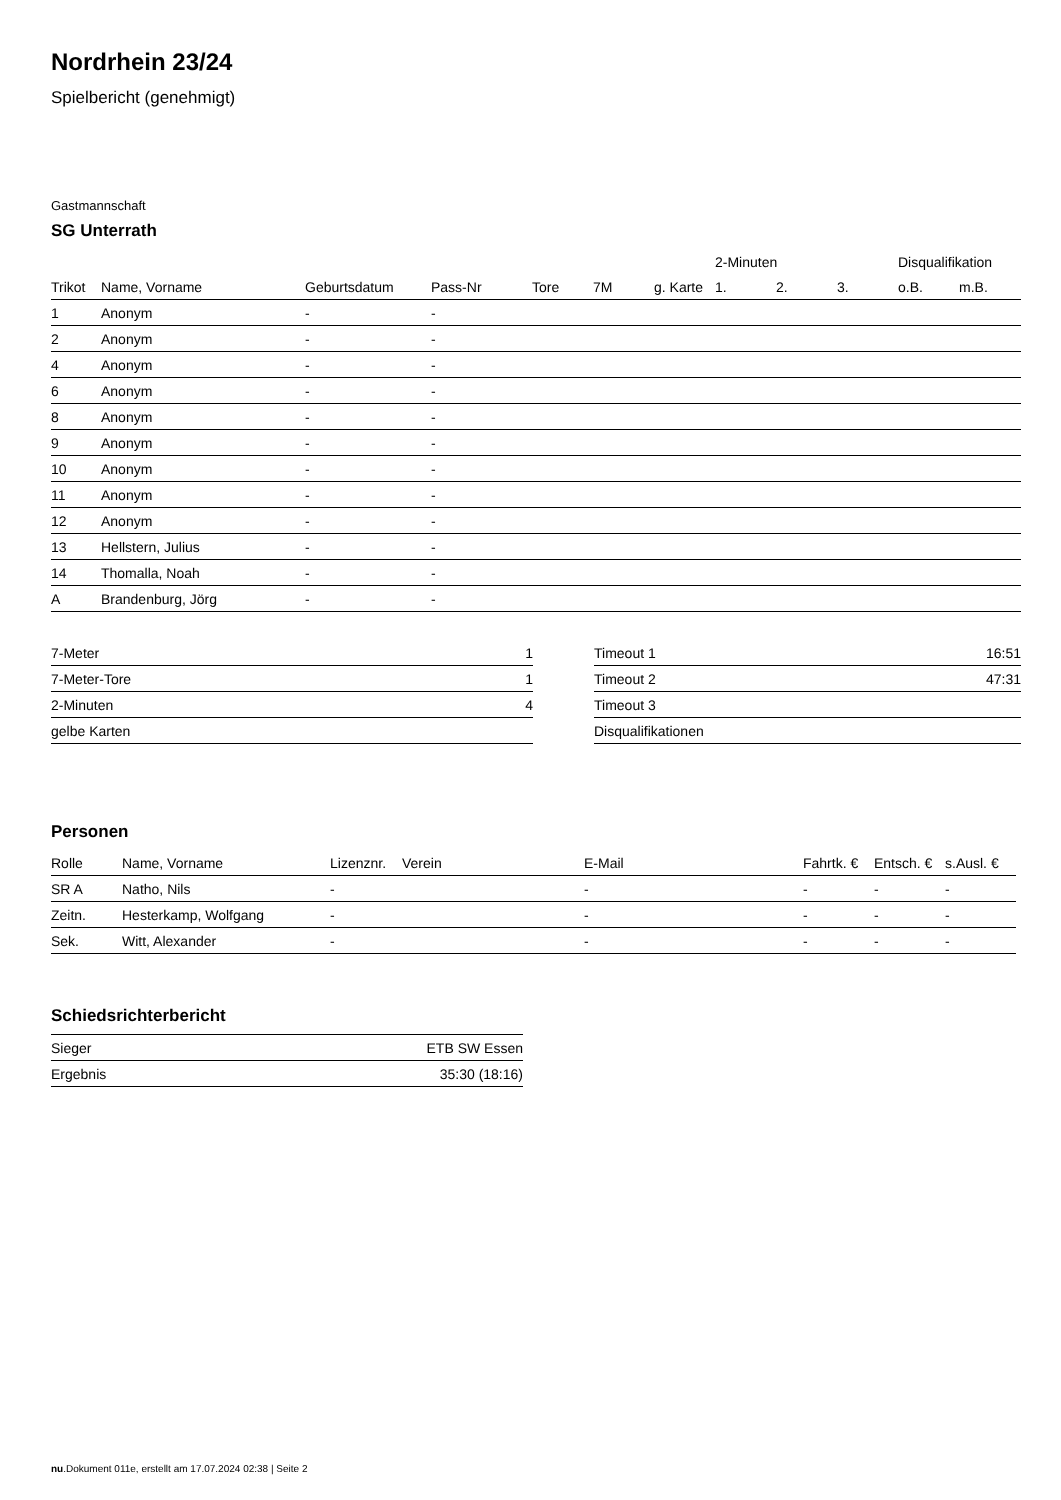Nordrhein 23/24
Spielbericht (genehmigt)
Gastmannschaft
SG Unterrath
| | | | | | | | 2-Minuten | | | Disqualifikation | |
| --- | --- | --- | --- | --- | --- | --- | --- | --- | --- | --- | --- |
| Trikot | Name, Vorname | Geburtsdatum | Pass-Nr | Tore | 7M | g. Karte | 1. | 2. | 3. | o.B. | m.B. |
| 1 | Anonym | - | - | | | | | | | | |
| 2 | Anonym | - | - | | | | | | | | |
| 4 | Anonym | - | - | | | | | | | | |
| 6 | Anonym | - | - | | | | | | | | |
| 8 | Anonym | - | - | | | | | | | | |
| 9 | Anonym | - | - | | | | | | | | |
| 10 | Anonym | - | - | | | | | | | | |
| 11 | Anonym | - | - | | | | | | | | |
| 12 | Anonym | - | - | | | | | | | | |
| 13 | Hellstern, Julius | - | - | | | | | | | | |
| 14 | Thomalla, Noah | - | - | | | | | | | | |
| A | Brandenburg, Jörg | - | - | | | | | | | | |
| 7-Meter | 1 |
| 7-Meter-Tore | 1 |
| 2-Minuten | 4 |
| gelbe Karten | |
| Timeout 1 | 16:51 |
| Timeout 2 | 47:31 |
| Timeout 3 | |
| Disqualifikationen | |
Personen
| Rolle | Name, Vorname | Lizenznr. | Verein | E-Mail | Fahrtk. € | Entsch. € | s.Ausl. € |
| --- | --- | --- | --- | --- | --- | --- | --- |
| SR A | Natho, Nils | - | | - | - | - | - |
| Zeitn. | Hesterkamp, Wolfgang | - | | - | - | - | - |
| Sek. | Witt, Alexander | - | | - | - | - | - |
Schiedsrichterbericht
| Sieger | ETB SW Essen |
| Ergebnis | 35:30 (18:16) |
nu.Dokument 011e, erstellt am 17.07.2024 02:38 | Seite 2